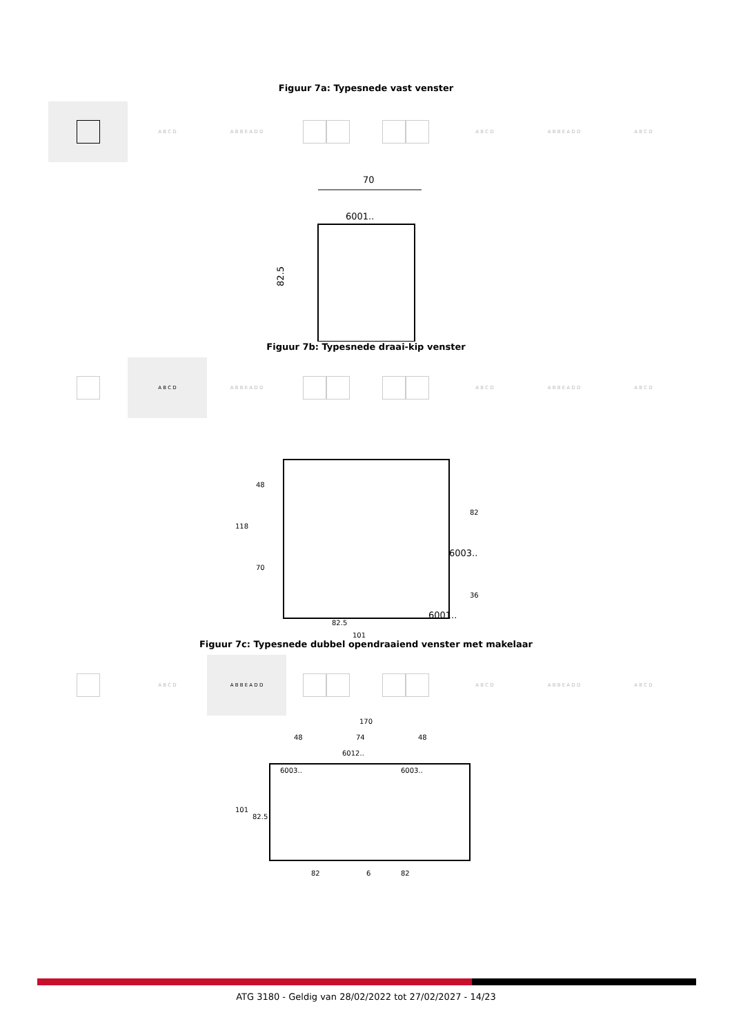Figuur 7a: Typesnede vast venster
A B C D A B B E A D D A B C D A B B E A D D A B C D
70
6001..
82.5
Figuur 7b: Typesnede draai-kip venster
A B C D A B B E A D D A B C D A B B E A D D A B C D
118
48
70
82
36
6003..
6001..
82.5
101
Figuur 7c: Typesnede dubbel opendraaiend venster met makelaar
A B C D A B B E A D D A B C D A B B E A D D A B C D
170
48
74
48
6012..
6003..
6003..
101
82.5
82
6
82
ATG 3180 - Geldig van 28/02/2022 tot 27/02/2027 - 14/23